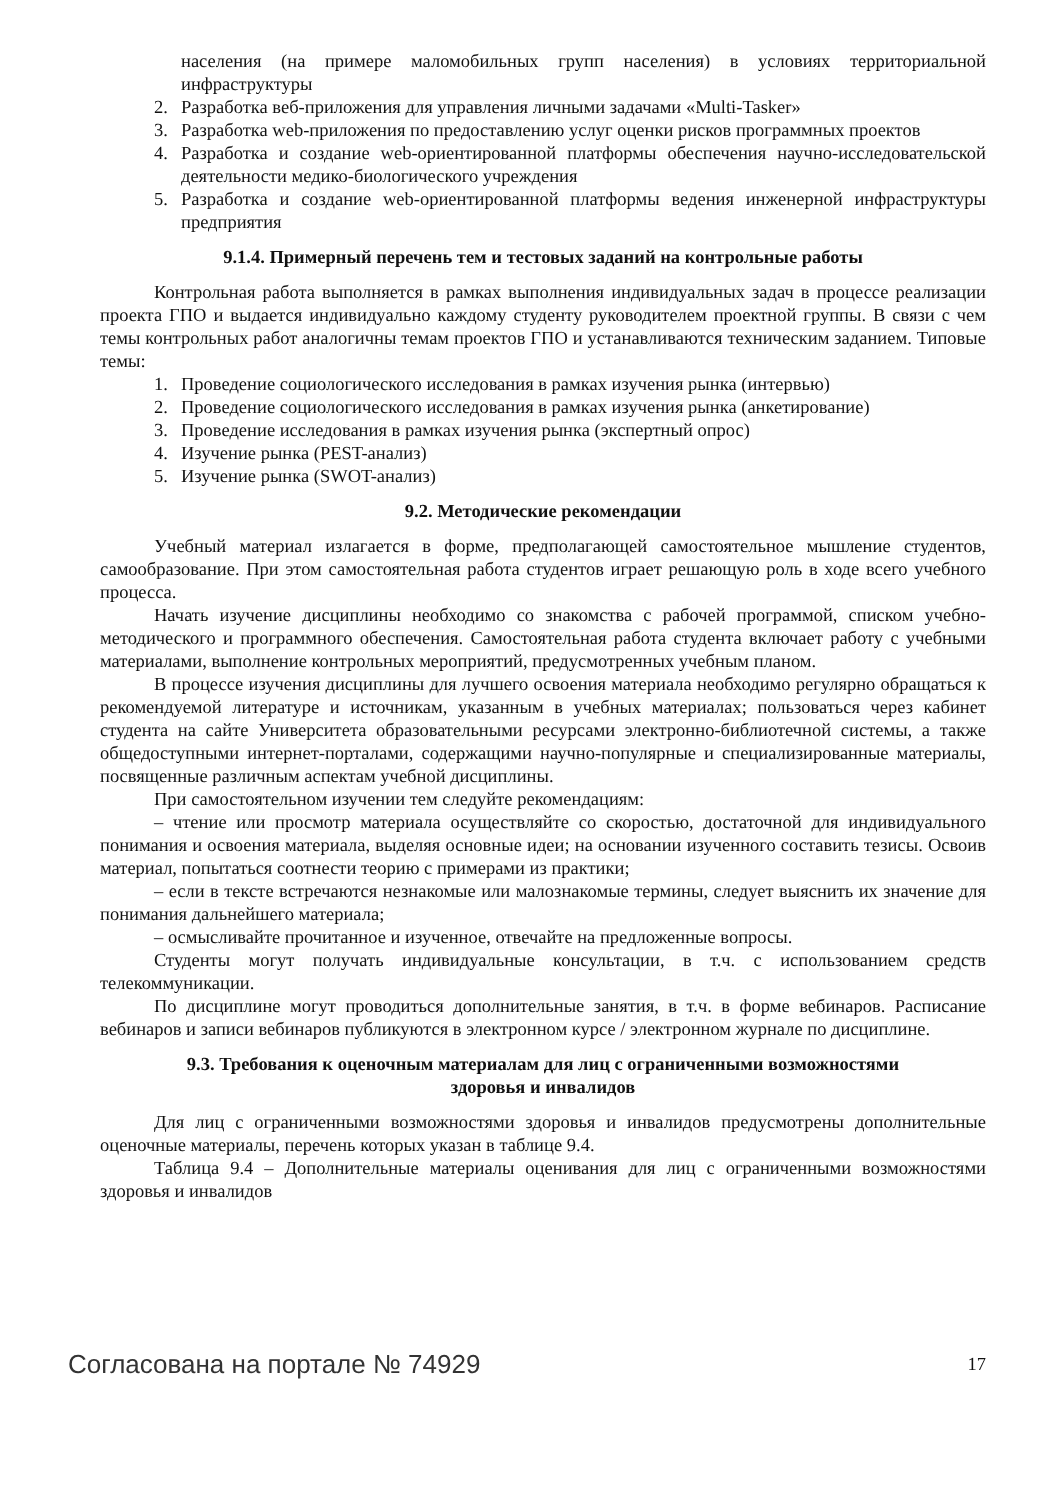населения (на примере маломобильных групп населения) в условиях территориальной инфраструктуры
2. Разработка веб-приложения для управления личными задачами «Multi-Tasker»
3. Разработка web-приложения по предоставлению услуг оценки рисков программных проектов
4. Разработка и создание web-ориентированной платформы обеспечения научно-исследовательской деятельности медико-биологического учреждения
5. Разработка и создание web-ориентированной платформы ведения инженерной инфраструктуры предприятия
9.1.4. Примерный перечень тем и тестовых заданий на контрольные работы
Контрольная работа выполняется в рамках выполнения индивидуальных задач в процессе реализации проекта ГПО и выдается индивидуально каждому студенту руководителем проектной группы. В связи с чем темы контрольных работ аналогичны темам проектов ГПО и устанавливаются техническим заданием. Типовые темы:
1. Проведение социологического исследования в рамках изучения рынка (интервью)
2. Проведение социологического исследования в рамках изучения рынка (анкетирование)
3. Проведение исследования в рамках изучения рынка (экспертный опрос)
4. Изучение рынка (PEST-анализ)
5. Изучение рынка (SWOT-анализ)
9.2. Методические рекомендации
Учебный материал излагается в форме, предполагающей самостоятельное мышление студентов, самообразование. При этом самостоятельная работа студентов играет решающую роль в ходе всего учебного процесса.
Начать изучение дисциплины необходимо со знакомства с рабочей программой, списком учебно-методического и программного обеспечения. Самостоятельная работа студента включает работу с учебными материалами, выполнение контрольных мероприятий, предусмотренных учебным планом.
В процессе изучения дисциплины для лучшего освоения материала необходимо регулярно обращаться к рекомендуемой литературе и источникам, указанным в учебных материалах; пользоваться через кабинет студента на сайте Университета образовательными ресурсами электронно-библиотечной системы, а также общедоступными интернет-порталами, содержащими научно-популярные и специализированные материалы, посвященные различным аспектам учебной дисциплины.
При самостоятельном изучении тем следуйте рекомендациям:
– чтение или просмотр материала осуществляйте со скоростью, достаточной для индивидуального понимания и освоения материала, выделяя основные идеи; на основании изученного составить тезисы. Освоив материал, попытаться соотнести теорию с примерами из практики;
– если в тексте встречаются незнакомые или малознакомые термины, следует выяснить их значение для понимания дальнейшего материала;
– осмысливайте прочитанное и изученное, отвечайте на предложенные вопросы.
Студенты могут получать индивидуальные консультации, в т.ч. с использованием средств телекоммуникации.
По дисциплине могут проводиться дополнительные занятия, в т.ч. в форме вебинаров. Расписание вебинаров и записи вебинаров публикуются в электронном курсе / электронном журнале по дисциплине.
9.3. Требования к оценочным материалам для лиц с ограниченными возможностями
здоровья и инвалидов
Для лиц с ограниченными возможностями здоровья и инвалидов предусмотрены дополнительные оценочные материалы, перечень которых указан в таблице 9.4.
Таблица 9.4 – Дополнительные материалы оценивания для лиц с ограниченными возможностями здоровья и инвалидов
Согласована на портале № 74929 17